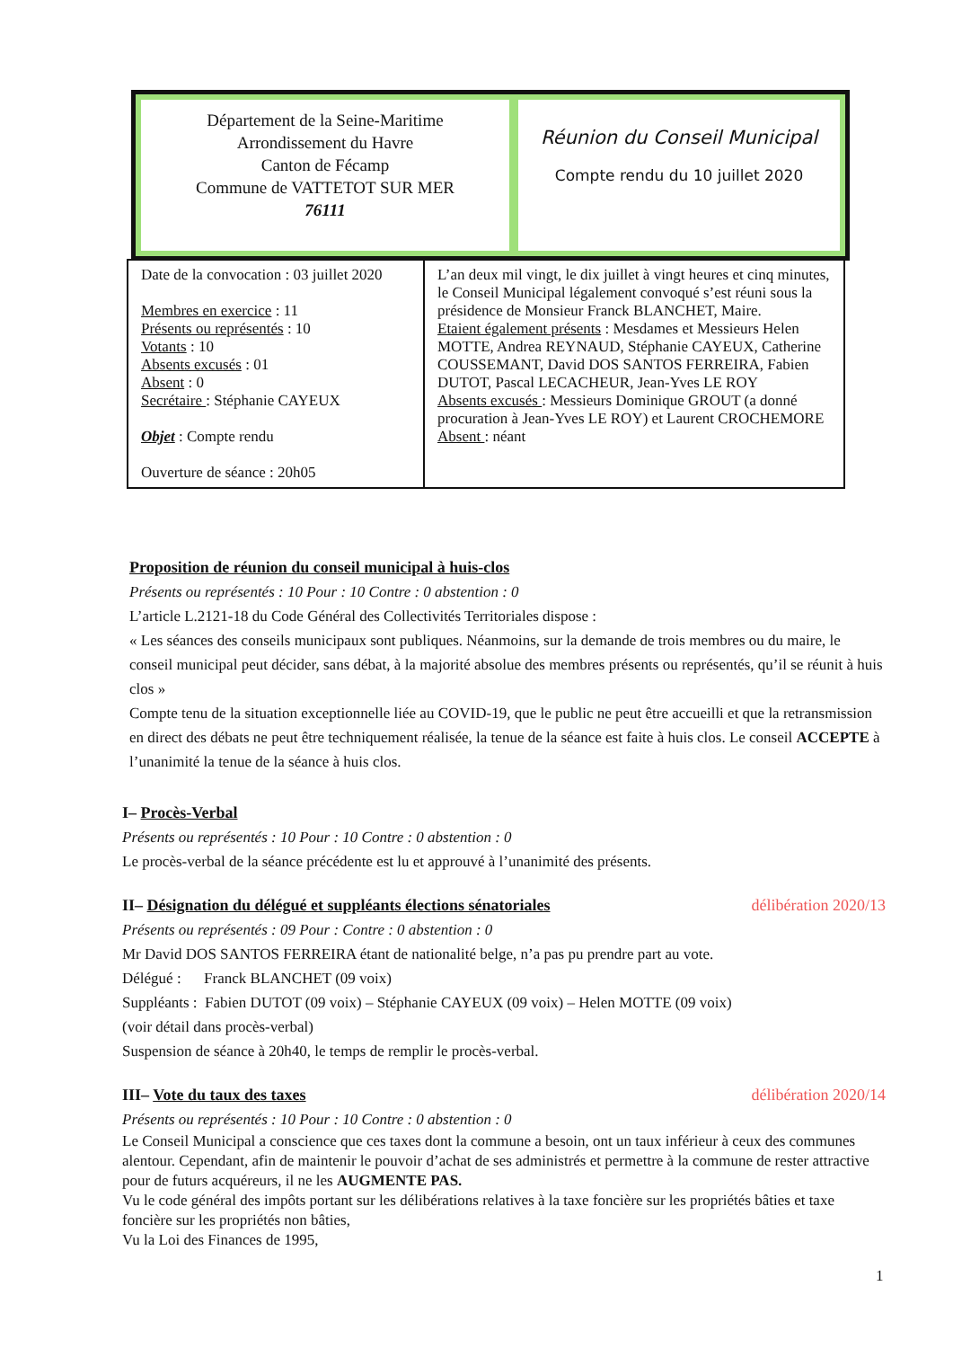Département de la Seine-Maritime
Arrondissement du Havre
Canton de Fécamp
Commune de VATTETOT SUR MER
76111
Réunion du Conseil Municipal
Compte rendu du 10 juillet 2020
| Date de la convocation : 03 juillet 2020 Membres en exercice : 11 Présents ou représentés : 10 Votants : 10 Absents excusés : 01 Absent : 0 Secrétaire : Stéphanie CAYEUX Objet : Compte rendu Ouverture de séance : 20h05 | L’an deux mil vingt, le dix juillet à vingt heures et cinq minutes, le Conseil Municipal légalement convoqué s’est réuni sous la présidence de Monsieur Franck BLANCHET, Maire. Etaient également présents : Mesdames et Messieurs Helen MOTTE, Andrea REYNAUD, Stéphanie CAYEUX, Catherine COUSSEMANT, David DOS SANTOS FERREIRA, Fabien DUTOT, Pascal LECACHEUR, Jean-Yves LE ROY Absents excusés : Messieurs Dominique GROUT (a donné procuration à Jean-Yves LE ROY) et Laurent CROCHEMORE Absent : néant |
Proposition de réunion du conseil municipal à huis-clos
Présents ou représentés : 10 Pour : 10 Contre : 0 abstention : 0
L’article L.2121-18 du Code Général des Collectivités Territoriales dispose :
« Les séances des conseils municipaux sont publiques. Néanmoins, sur la demande de trois membres ou du maire, le conseil municipal peut décider, sans débat, à la majorité absolue des membres présents ou représentés, qu’il se réunit à huis clos »
Compte tenu de la situation exceptionnelle liée au COVID-19, que le public ne peut être accueilli et que la retransmission en direct des débats ne peut être techniquement réalisée, la tenue de la séance est faite à huis clos. Le conseil ACCEPTE à l’unanimité la tenue de la séance à huis clos.
I– Procès-Verbal
Présents ou représentés : 10 Pour : 10 Contre : 0 abstention : 0
Le procès-verbal de la séance précédente est lu et approuvé à l’unanimité des présents.
II– Désignation du délégué et suppléants élections sénatoriales délibération 2020/13
Présents ou représentés : 09 Pour : Contre : 0 abstention : 0
Mr David DOS SANTOS FERREIRA étant de nationalité belge, n’a pas pu prendre part au vote.
Délégué : Franck BLANCHET (09 voix)
Suppléants : Fabien DUTOT (09 voix) – Stéphanie CAYEUX (09 voix) – Helen MOTTE (09 voix)
(voir détail dans procès-verbal)
Suspension de séance à 20h40, le temps de remplir le procès-verbal.
III– Vote du taux des taxes délibération 2020/14
Présents ou représentés : 10 Pour : 10 Contre : 0 abstention : 0
Le Conseil Municipal a conscience que ces taxes dont la commune a besoin, ont un taux inférieur à ceux des communes alentour. Cependant, afin de maintenir le pouvoir d’achat de ses administrés et permettre à la commune de rester attractive pour de futurs acquéreurs, il ne les AUGMENTE PAS.
Vu le code général des impôts portant sur les délibérations relatives à la taxe foncière sur les propriétés bâties et taxe foncière sur les propriétés non bâties,
Vu la Loi des Finances de 1995,
1